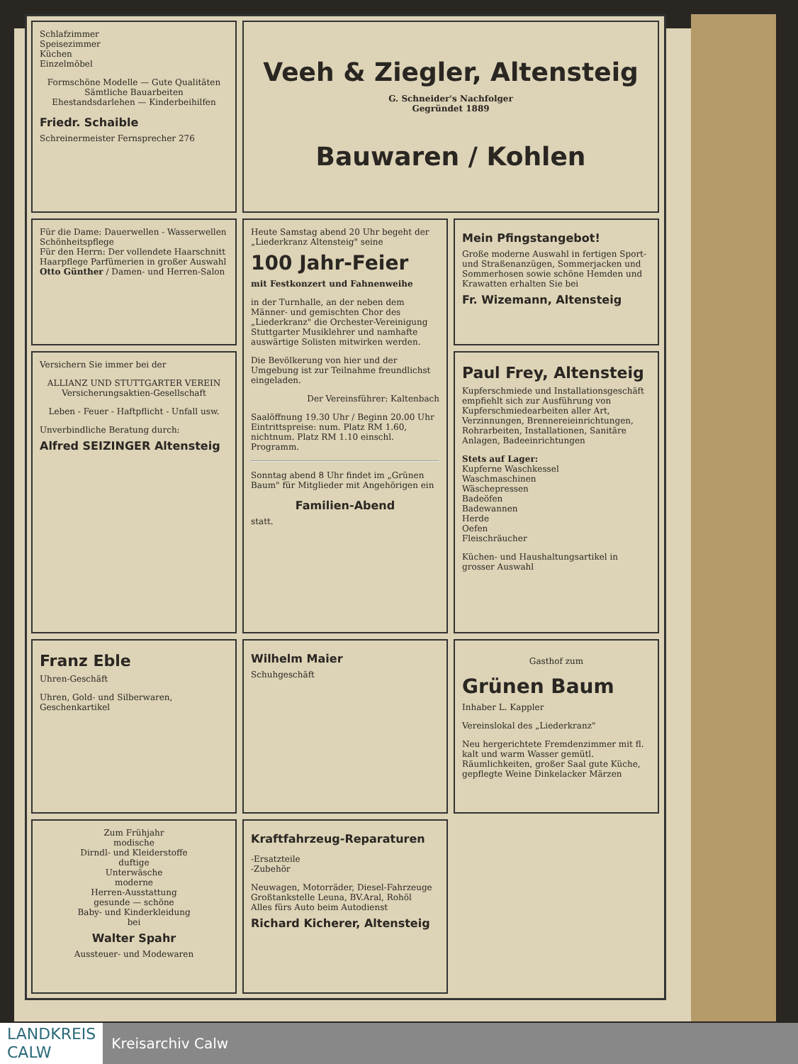Schlafzimmer
Speisezimmer
Küchen
Einzelmöbel
Formschöne Modelle — Gute Qualitäten
Sämtliche Bauarbeiten
Ehestandsdarlehen — Kinderbeihilfen
Friedr. Schaible
Schreinermeister Fernsprecher 276
Veeh & Ziegler, Altensteig
G. Schneider's Nachfolger
Gegründet 1889
Bauwaren / Kohlen
Für die Dame: Dauerwellen - Wasserwellen Schönheitspflege
Für den Herrn: Der vollendete Haarschnitt Haarpflege Parfümerien in großer Auswahl
Otto Günther / Damen- und Herren-Salon
Heute Samstag abend 20 Uhr begeht der „Liederkranz Altensteig" seine
100 Jahr-Feier
mit Festkonzert und Fahnenweihe
in der Turnhalle, an der neben dem Männer- und gemischten Chor des „Liederkranz" die Orchester-Vereinigung Stuttgarter Musiklehrer und namhafte auswärtige Solisten mitwirken werden.
Die Bevölkerung von hier und der Umgebung ist zur Teilnahme freundlichst eingeladen.
Der Vereinsführer: Kaltenbach
Saalöffnung 19.30 Uhr / Beginn 20.00 Uhr Eintrittspreise: num. Platz RM 1.60, nichtnum. Platz RM 1.10 einschl. Programm.
Sonntag abend 8 Uhr findet im „Grünen Baum" für Mitglieder mit Angehörigen ein
Familien-Abend
statt.
Mein Pfingstangebot!
Große moderne Auswahl in fertigen Sport- und Straßenanzügen, Sommerjacken und Sommerhosen sowie schöne Hemden und Krawatten erhalten Sie bei
Fr. Wizemann, Altensteig
Versichern Sie immer bei der
ALLIANZ UND STUTTGARTER VEREIN
Versicherungsaktien-Gesellschaft
Leben - Feuer - Haftpflicht - Unfall usw.
Unverbindliche Beratung durch:
Alfred SEIZINGER Altensteig
Paul Frey, Altensteig
Kupferschmiede und Installationsgeschäft
empfiehlt sich zur Ausführung von Kupferschmiedearbeiten aller Art, Verzinnungen, Brennereieinrichtungen, Rohrarbeiten, Installationen, Sanitäre Anlagen, Badeeinrichtungen
Stets auf Lager:
Kupferne Waschkessel
Waschmaschinen
Wäschepressen
Badeöfen
Badewannen
Herde
Oefen
Fleischräucher
Küchen- und Haushaltungsartikel in grosser Auswahl
Franz Eble
Uhren-Geschäft
Uhren, Gold- und Silberwaren, Geschenkartikel
Wilhelm Maier
Schuhgeschäft
Gasthof zum
Grünen Baum
Inhaber L. Kappler
Vereinslokal des „Liederkranz"
Neu hergerichtete Fremdenzimmer mit fl. kalt und warm Wasser gemütl. Räumlichkeiten, großer Saal gute Küche, gepflegte Weine Dinkelacker Märzen
Zum Frühjahr
modische
Dirndl- und Kleiderstoffe
duftige
Unterwäsche
moderne
Herren-Ausstattung
gesunde — schöne
Baby- und Kinderkleidung
bei
Walter Spahr
Aussteuer- und Modewaren
Kraftfahrzeug-Reparaturen
-Ersatzteile
-Zubehör
Neuwagen, Motorräder, Diesel-Fahrzeuge Großtankstelle Leuna, BV.Aral, Rohöl
Alles fürs Auto beim Autodienst
Richard Kicherer, Altensteig
LANDKREIS
CALW
Kreisarchiv Calw